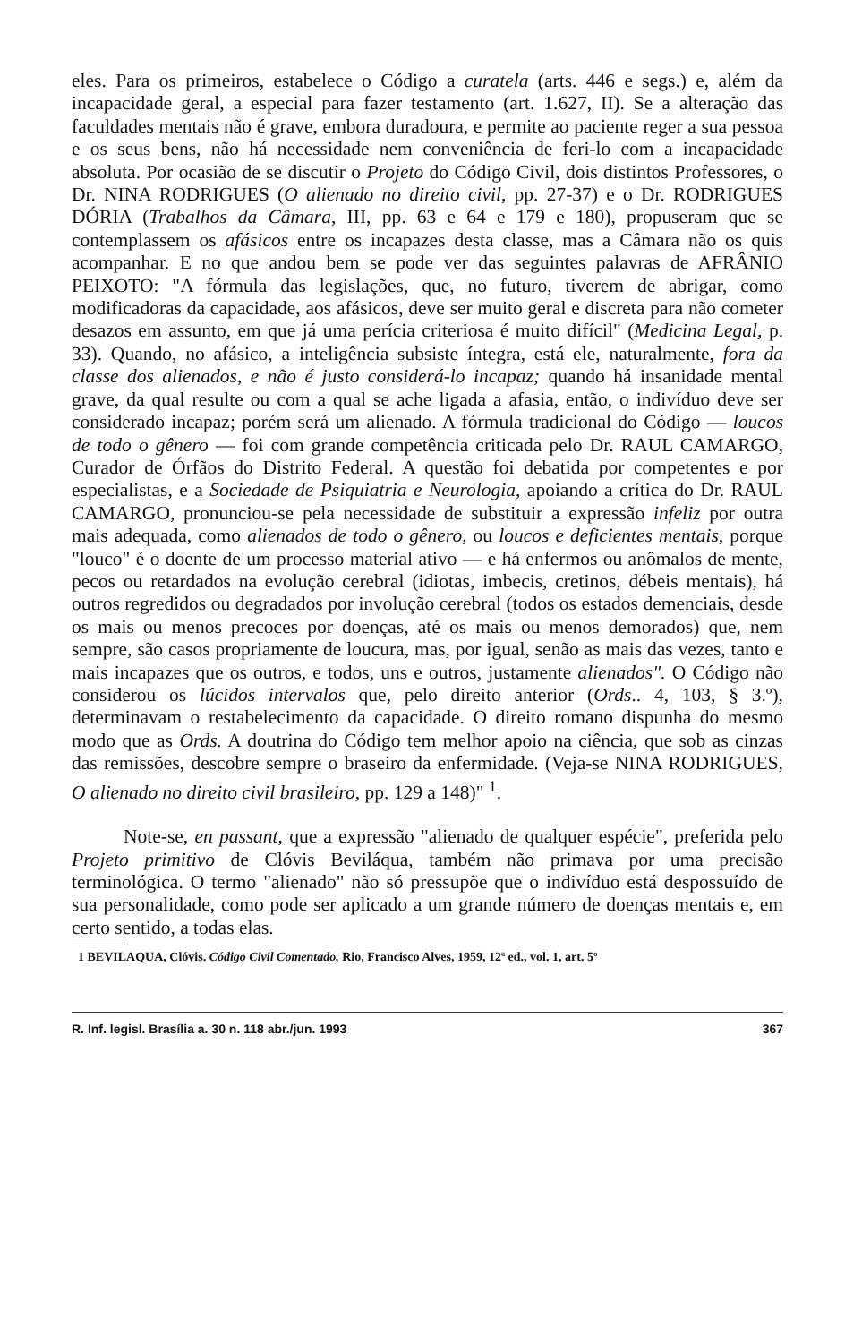eles. Para os primeiros, estabelece o Código a curatela (arts. 446 e segs.) e, além da incapacidade geral, a especial para fazer testamento (art. 1.627, II). Se a alteração das faculdades mentais não é grave, embora duradoura, e permite ao paciente reger a sua pessoa e os seus bens, não há necessidade nem conveniência de feri-lo com a incapacidade absoluta. Por ocasião de se discutir o Projeto do Código Civil, dois distintos Professores, o Dr. NINA RODRIGUES (O alienado no direito civil, pp. 27-37) e o Dr. RODRIGUES DÓRIA (Trabalhos da Câmara, III, pp. 63 e 64 e 179 e 180), propuseram que se contemplassem os afásicos entre os incapazes desta classe, mas a Câmara não os quis acompanhar. E no que andou bem se pode ver das seguintes palavras de AFRÂNIO PEIXOTO: "A fórmula das legislações, que, no futuro, tiverem de abrigar, como modificadoras da capacidade, aos afásicos, deve ser muito geral e discreta para não cometer desazos em assunto, em que já uma perícia criteriosa é muito difícil" (Medicina Legal, p. 33). Quando, no afásico, a inteligência subsiste íntegra, está ele, naturalmente, fora da classe dos alienados, e não é justo considerá-lo incapaz; quando há insanidade mental grave, da qual resulte ou com a qual se ache ligada a afasia, então, o indivíduo deve ser considerado incapaz; porém será um alienado. A fórmula tradicional do Código — loucos de todo o gênero — foi com grande competência criticada pelo Dr. RAUL CAMARGO, Curador de Órfãos do Distrito Federal. A questão foi debatida por competentes e por especialistas, e a Sociedade de Psiquiatria e Neurologia, apoiando a crítica do Dr. RAUL CAMARGO, pronunciou-se pela necessidade de substituir a expressão infeliz por outra mais adequada, como alienados de todo o gênero, ou loucos e deficientes mentais, porque "louco" é o doente de um processo material ativo — e há enfermos ou anômalos de mente, pecos ou retardados na evolução cerebral (idiotas, imbecis, cretinos, débeis mentais), há outros regredidos ou degradados por involução cerebral (todos os estados demenciais, desde os mais ou menos precoces por doenças, até os mais ou menos demorados) que, nem sempre, são casos propriamente de loucura, mas, por igual, senão as mais das vezes, tanto e mais incapazes que os outros, e todos, uns e outros, justamente alienados". O Código não considerou os lúcidos intervalos que, pelo direito anterior (Ords.. 4, 103, § 3.º), determinavam o restabelecimento da capacidade. O direito romano dispunha do mesmo modo que as Ords. A doutrina do Código tem melhor apoio na ciência, que sob as cinzas das remissões, descobre sempre o braseiro da enfermidade. (Veja-se NINA RODRIGUES, O alienado no direito civil brasileiro, pp. 129 a 148)" <sup>1</sup>.
Note-se, en passant, que a expressão "alienado de qualquer espécie", preferida pelo Projeto primitivo de Clóvis Beviláqua, também não primava por uma precisão terminológica. O termo "alienado" não só pressupõe que o indivíduo está despossuído de sua personalidade, como pode ser aplicado a um grande número de doenças mentais e, em certo sentido, a todas elas.
1 BEVILAQUA, Clóvis. Código Civil Comentado, Rio, Francisco Alves, 1959, 12ª ed., vol. 1, art. 5º
R. Inf. legisl. Brasília a. 30 n. 118 abr./jun. 1993 367